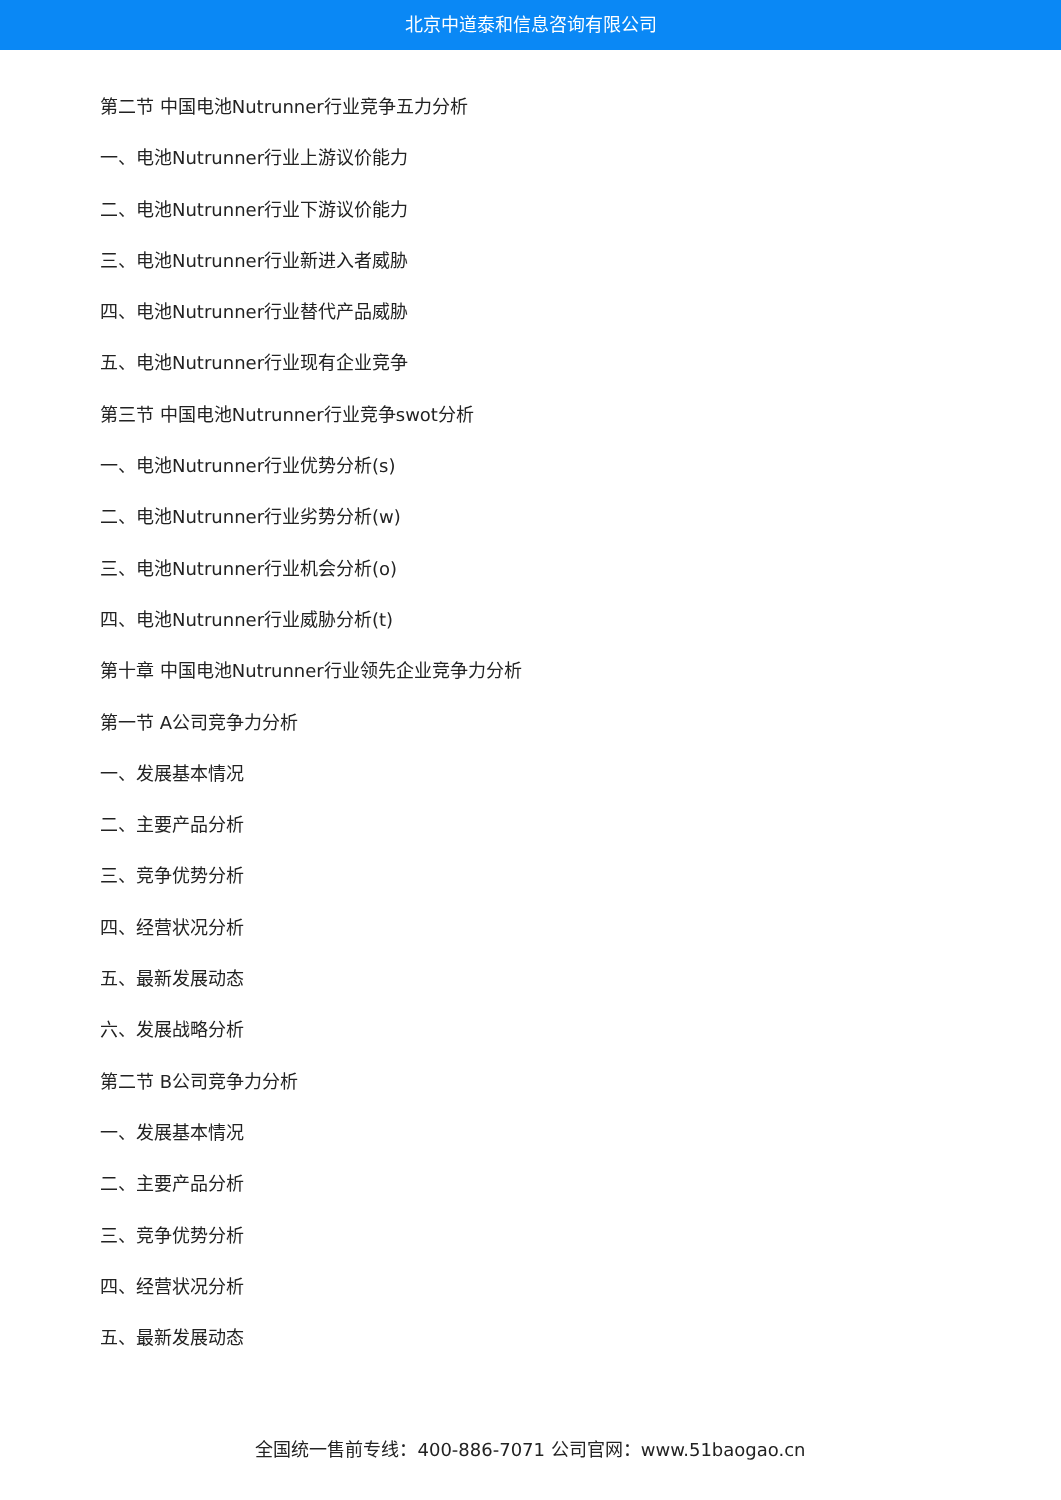北京中道泰和信息咨询有限公司
第二节 中国电池Nutrunner行业竞争五力分析
一、电池Nutrunner行业上游议价能力
二、电池Nutrunner行业下游议价能力
三、电池Nutrunner行业新进入者威胁
四、电池Nutrunner行业替代产品威胁
五、电池Nutrunner行业现有企业竞争
第三节 中国电池Nutrunner行业竞争swot分析
一、电池Nutrunner行业优势分析(s)
二、电池Nutrunner行业劣势分析(w)
三、电池Nutrunner行业机会分析(o)
四、电池Nutrunner行业威胁分析(t)
第十章 中国电池Nutrunner行业领先企业竞争力分析
第一节 A公司竞争力分析
一、发展基本情况
二、主要产品分析
三、竞争优势分析
四、经营状况分析
五、最新发展动态
六、发展战略分析
第二节 B公司竞争力分析
一、发展基本情况
二、主要产品分析
三、竞争优势分析
四、经营状况分析
五、最新发展动态
全国统一售前专线：400-886-7071 公司官网：www.51baogao.cn